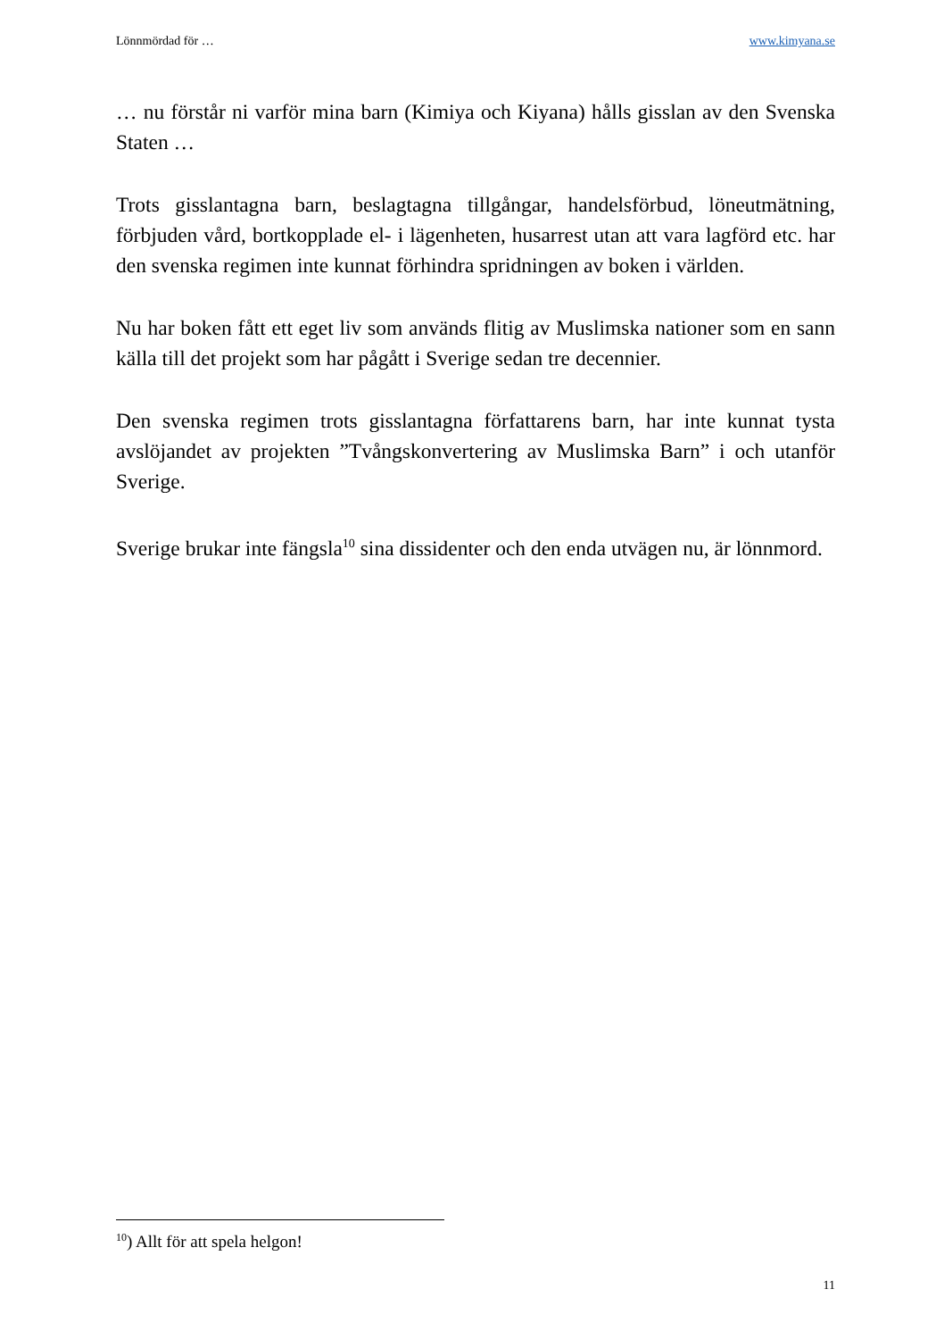Lönnmördad för … www.kimyana.se
… nu förstår ni varför mina barn (Kimiya och Kiyana) hålls gisslan av den Svenska Staten …
Trots gisslantagna barn, beslagtagna tillgångar, handelsförbud, löneutmätning, förbjuden vård, bortkopplade el- i lägenheten, husarrest utan att vara lagförd etc. har den svenska regimen inte kunnat förhindra spridningen av boken i världen.
Nu har boken fått ett eget liv som används flitig av Muslimska nationer som en sann källa till det projekt som har pågått i Sverige sedan tre decennier.
Den svenska regimen trots gisslantagna författarens barn, har inte kunnat tysta avslöjandet av projekten ”Tvångskonvertering av Muslimska Barn” i och utanför Sverige.
Sverige brukar inte fängsla<sup>10</sup> sina dissidenter och den enda utvägen nu, är lönnmord.
<sup>10</sup>) Allt för att spela helgon!
11